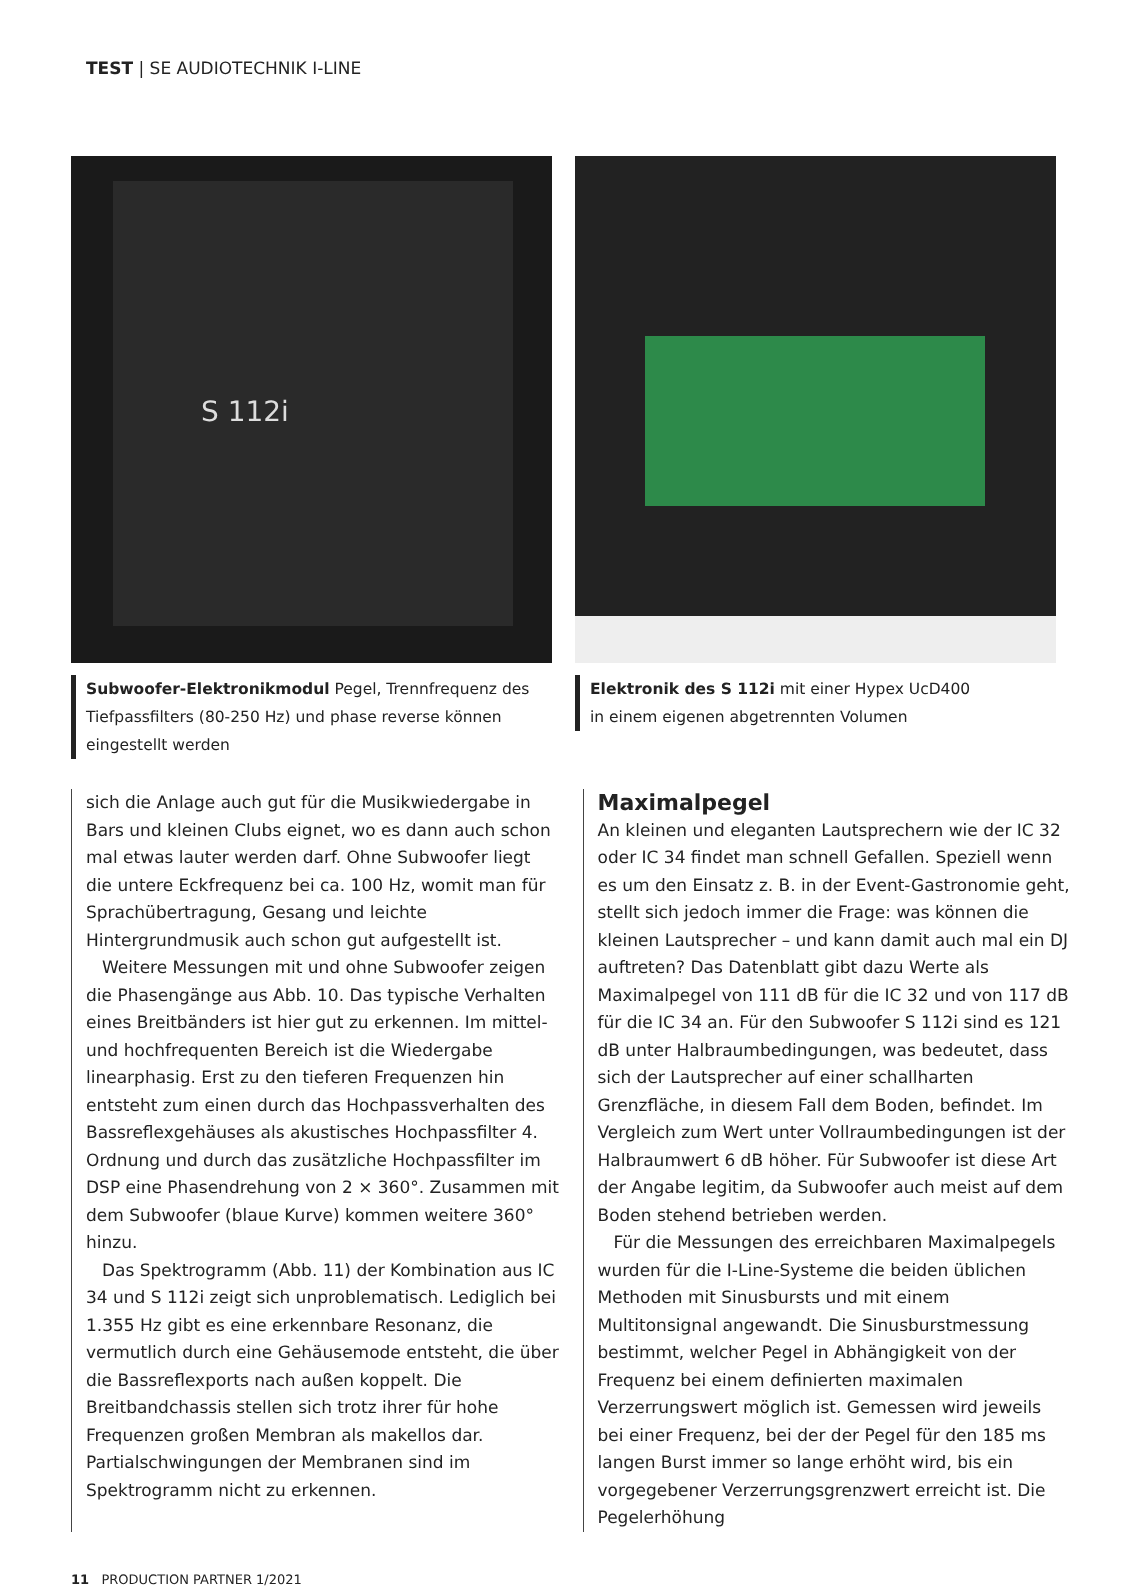TEST | SE AUDIOTECHNIK I-LINE
S 112i
Subwoofer-Elektronikmodul Pegel, Trennfrequenz des Tiefpass­filters (80-250 Hz) und phase reverse können eingestellt werden
Elektronik des S 112i mit einer Hypex UcD400
in einem eigenen abgetrennten Volumen
sich die Anlage auch gut für die Musikwiedergabe in Bars und kleinen Clubs eignet, wo es dann auch schon mal etwas lauter werden darf. Ohne Subwoofer liegt die untere Eck­frequenz bei ca. 100 Hz, womit man für Sprachübertragung, Gesang und leichte Hintergrundmusik auch schon gut auf­gestellt ist.
Weitere Messungen mit und ohne Subwoofer zeigen die Phasengänge aus Abb. 10. Das typische Verhalten eines Breitbänders ist hier gut zu erkennen. Im mittel- und hoch­frequenten Bereich ist die Wiedergabe linearphasig. Erst zu den tieferen Frequenzen hin entsteht zum einen durch das Hochpassverhalten des Bassreflexgehäuses als akusti­sches Hochpassfilter 4. Ordnung und durch das zusätzliche Hochpassfilter im DSP eine Phasendrehung von 2 × 360°. Zusammen mit dem Subwoofer (blaue Kurve) kommen weitere 360° hinzu.
Das Spektrogramm (Abb. 11) der Kombination aus IC 34 und S 112i zeigt sich unproblematisch. Lediglich bei 1.355 Hz gibt es eine erkennbare Resonanz, die vermutlich durch eine Gehäusemode entsteht, die über die Bassreflex­ports nach außen koppelt. Die Breitbandchassis stellen sich trotz ihrer für hohe Frequenzen großen Membran als makellos dar. Partialschwingungen der Membranen sind im Spektrogramm nicht zu erkennen.
Maximalpegel
An kleinen und eleganten Lautsprechern wie der IC 32 oder IC 34 findet man schnell Gefallen. Speziell wenn es um den Einsatz z. B. in der Event-Gastronomie geht, stellt sich je­doch immer die Frage: was können die kleinen Lautspre­cher – und kann damit auch mal ein DJ auftreten? Das Da­tenblatt gibt dazu Werte als Maximalpegel von 111 dB für die IC 32 und von 117 dB für die IC 34 an. Für den Subwoo­fer S 112i sind es 121 dB unter Halbraumbedingungen, was bedeutet, dass sich der Lautsprecher auf einer schallharten Grenzfläche, in diesem Fall dem Boden, befindet. Im Ver­gleich zum Wert unter Vollraumbedingungen ist der Halb­raumwert 6 dB höher. Für Subwoofer ist diese Art der An­gabe legitim, da Subwoofer auch meist auf dem Boden ste­hend betrieben werden.
Für die Messungen des erreichbaren Maximalpegels wur­den für die I-Line-Systeme die beiden üblichen Methoden mit Sinusbursts und mit einem Multitonsignal angewandt. Die Sinusburstmessung bestimmt, welcher Pegel in Ab­hängigkeit von der Frequenz bei einem definierten maxi­malen Verzerrungswert möglich ist. Gemessen wird jeweils bei einer Frequenz, bei der der Pegel für den 185 ms lan­gen Burst immer so lange erhöht wird, bis ein vorgegebe­ner Verzerrungsgrenzwert erreicht ist. Die Pegelerhöhung
11 PRODUCTION PARTNER 1/2021